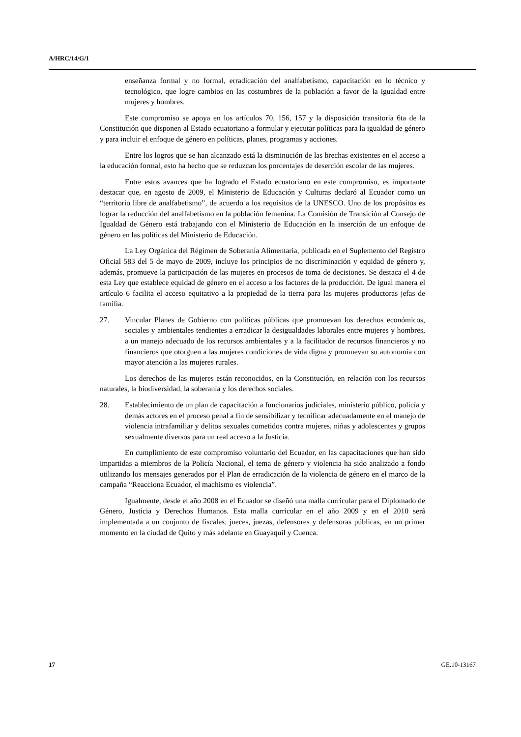A/HRC/14/G/1
enseñanza formal y no formal, erradicación del analfabetismo, capacitación en lo técnico y tecnológico, que logre cambios en las costumbres de la población a favor de la igualdad entre mujeres y hombres.
Este compromiso se apoya en los artículos 70, 156, 157 y la disposición transitoria 6ta de la Constitución que disponen al Estado ecuatoriano a formular y ejecutar políticas para la igualdad de género y para incluir el enfoque de género en políticas, planes, programas y acciones.
Entre los logros que se han alcanzado está la disminución de las brechas existentes en el acceso a la educación formal, esto ha hecho que se reduzcan los porcentajes de deserción escolar de las mujeres.
Entre estos avances que ha logrado el Estado ecuatoriano en este compromiso, es importante destacar que, en agosto de 2009, el Ministerio de Educación y Culturas declaró al Ecuador como un “territorio libre de analfabetismo”, de acuerdo a los requisitos de la UNESCO. Uno de los propósitos es lograr la reducción del analfabetismo en la población femenina. La Comisión de Transición al Consejo de Igualdad de Género está trabajando con el Ministerio de Educación en la inserción de un enfoque de género en las políticas del Ministerio de Educación.
La Ley Orgánica del Régimen de Soberanía Alimentaria, publicada en el Suplemento del Registro Oficial 583 del 5 de mayo de 2009, incluye los principios de no discriminación y equidad de género y, además, promueve la participación de las mujeres en procesos de toma de decisiones. Se destaca el 4 de esta Ley que establece equidad de género en el acceso a los factores de la producción. De igual manera el artículo 6 facilita el acceso equitativo a la propiedad de la tierra para las mujeres productoras jefas de familia.
27. Vincular Planes de Gobierno con políticas públicas que promuevan los derechos económicos, sociales y ambientales tendientes a erradicar la desigualdades laborales entre mujeres y hombres, a un manejo adecuado de los recursos ambientales y a la facilitador de recursos financieros y no financieros que otorguen a las mujeres condiciones de vida digna y promuevan su autonomía con mayor atención a las mujeres rurales.
Los derechos de las mujeres están reconocidos, en la Constitución, en relación con los recursos naturales, la biodiversidad, la soberanía y los derechos sociales.
28. Establecimiento de un plan de capacitación a funcionarios judiciales, ministerio público, policía y demás actores en el proceso penal a fin de sensibilizar y tecnificar adecuadamente en el manejo de violencia intrafamiliar y delitos sexuales cometidos contra mujeres, niñas y adolescentes y grupos sexualmente diversos para un real acceso a la Justicia.
En cumplimiento de este compromiso voluntario del Ecuador, en las capacitaciones que han sido impartidas a miembros de la Policía Nacional, el tema de género y violencia ha sido analizado a fondo utilizando los mensajes generados por el Plan de erradicación de la violencia de género en el marco de la campaña “Reacciona Ecuador, el machismo es violencia”.
Igualmente, desde el año 2008 en el Ecuador se diseñó una malla curricular para el Diplomado de Género, Justicia y Derechos Humanos. Esta malla curricular en el año 2009 y en el 2010 será implementada a un conjunto de fiscales, jueces, juezas, defensores y defensoras públicas, en un primer momento en la ciudad de Quito y más adelante en Guayaquil y Cuenca.
17 GE.10-13167